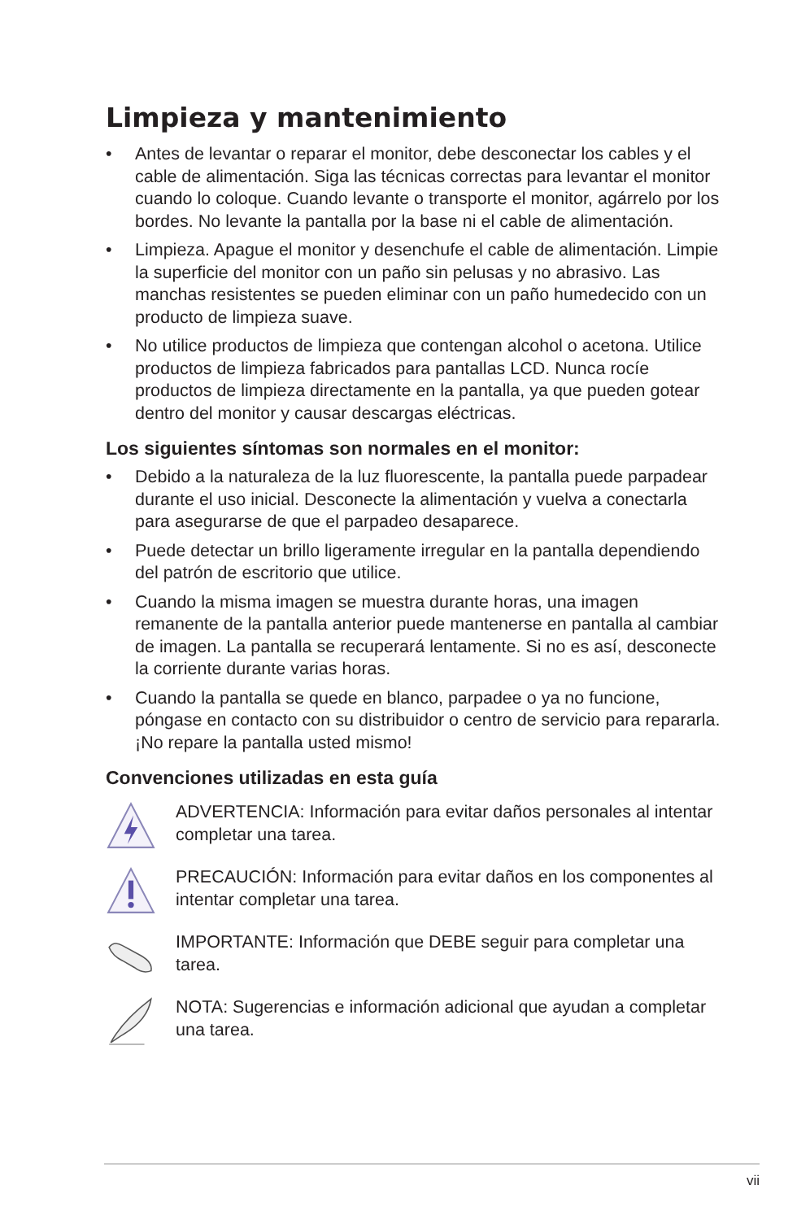Limpieza y mantenimiento
• Antes de levantar o reparar el monitor, debe desconectar los cables y el cable de alimentación. Siga las técnicas correctas para levantar el monitor cuando lo coloque. Cuando levante o transporte el monitor, agárrelo por los bordes. No levante la pantalla por la base ni el cable de alimentación.
• Limpieza. Apague el monitor y desenchufe el cable de alimentación. Limpie la superficie del monitor con un paño sin pelusas y no abrasivo. Las manchas resistentes se pueden eliminar con un paño humedecido con un producto de limpieza suave.
• No utilice productos de limpieza que contengan alcohol o acetona. Utilice productos de limpieza fabricados para pantallas LCD. Nunca rocíe productos de limpieza directamente en la pantalla, ya que pueden gotear dentro del monitor y causar descargas eléctricas.
Los siguientes síntomas son normales en el monitor:
• Debido a la naturaleza de la luz fluorescente, la pantalla puede parpadear durante el uso inicial. Desconecte la alimentación y vuelva a conectarla para asegurarse de que el parpadeo desaparece.
• Puede detectar un brillo ligeramente irregular en la pantalla dependiendo del patrón de escritorio que utilice.
• Cuando la misma imagen se muestra durante horas, una imagen remanente de la pantalla anterior puede mantenerse en pantalla al cambiar de imagen. La pantalla se recuperará lentamente. Si no es así, desconecte la corriente durante varias horas.
• Cuando la pantalla se quede en blanco, parpadee o ya no funcione, póngase en contacto con su distribuidor o centro de servicio para repararla. ¡No repare la pantalla usted mismo!
Convenciones utilizadas en esta guía
ADVERTENCIA: Información para evitar daños personales al intentar completar una tarea.
PRECAUCIÓN: Información para evitar daños en los componentes al intentar completar una tarea.
IMPORTANTE: Información que DEBE seguir para completar una tarea.
NOTA: Sugerencias e información adicional que ayudan a completar una tarea.
vii